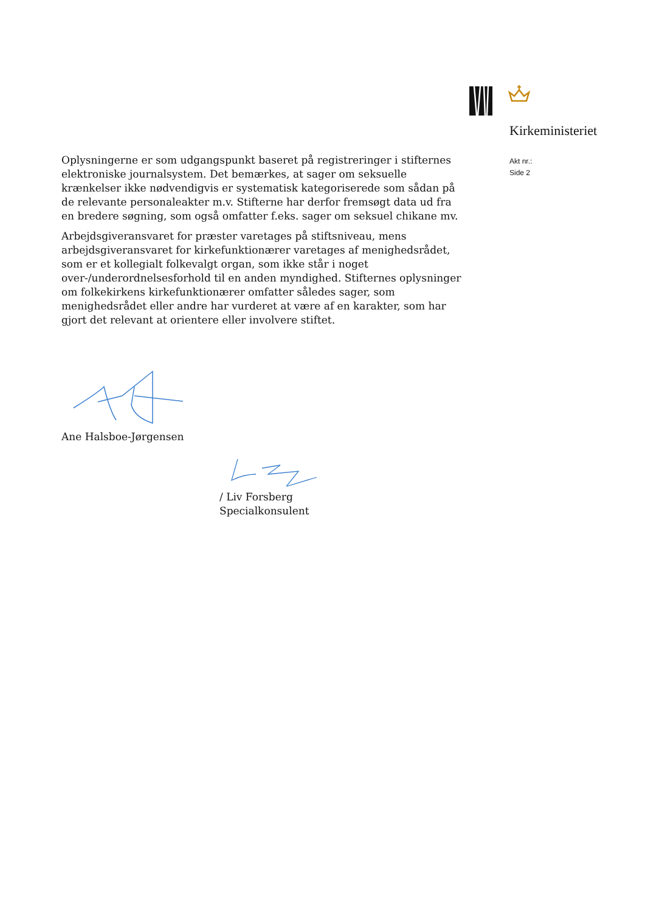Kirkeministeriet
Akt nr.:
Side 2
Oplysningerne er som udgangspunkt baseret på registreringer i stifternes elektroniske journalsystem. Det bemærkes, at sager om seksuelle krænkelser ikke nødvendigvis er systematisk kategoriserede som sådan på de relevante personaleakter m.v. Stifterne har derfor fremsøgt data ud fra en bredere søgning, som også omfatter f.eks. sager om seksuel chikane mv.
Arbejdsgiveransvaret for præster varetages på stiftsniveau, mens arbejdsgiveransvaret for kirkefunktionærer varetages af menighedsrådet, som er et kollegialt folkevalgt organ, som ikke står i noget over-/underordnelsesforhold til en anden myndighed. Stifternes oplysninger om folkekirkens kirkefunktionærer omfatter således sager, som menighedsrådet eller andre har vurderet at være af en karakter, som har gjort det relevant at orientere eller involvere stiftet.
Ane Halsboe-Jørgensen
/ Liv Forsberg
Specialkonsulent